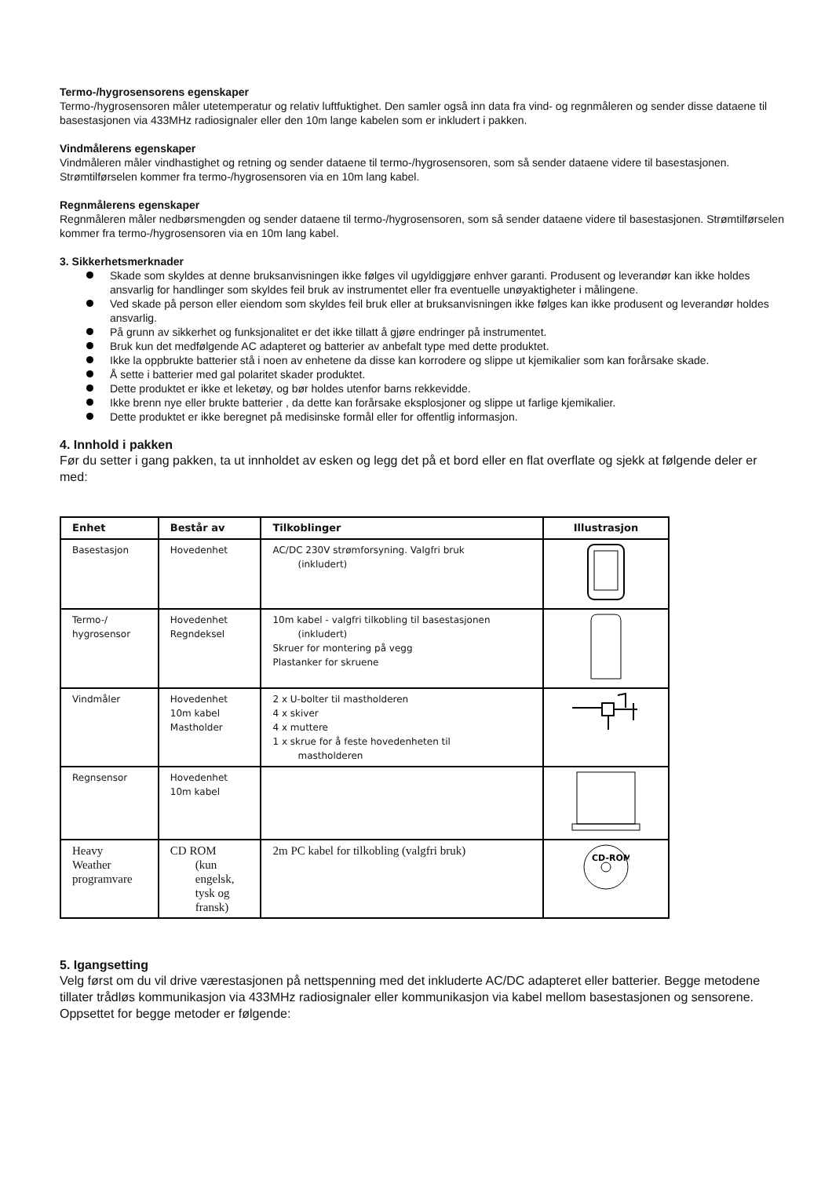Termo-/hygrosensorens egenskaper
Termo-/hygrosensoren måler utetemperatur og relativ luftfuktighet. Den samler også inn data fra vind- og regnmåleren og sender disse dataene til basestasjonen via 433MHz radiosignaler eller den 10m lange kabelen som er inkludert i pakken.
Vindmålerens egenskaper
Vindmåleren måler vindhastighet og retning og sender dataene til termo-/hygrosensoren, som så sender dataene videre til basestasjonen. Strømtilførselen kommer fra termo-/hygrosensoren via en 10m lang kabel.
Regnmålerens egenskaper
Regnmåleren måler nedbørsmengden og sender dataene til termo-/hygrosensoren, som så sender dataene videre til basestasjonen. Strømtilførselen kommer fra termo-/hygrosensoren via en 10m lang kabel.
3. Sikkerhetsmerknader
Skade som skyldes at denne bruksanvisningen ikke følges vil ugyldiggjøre enhver garanti. Produsent og leverandør kan ikke holdes ansvarlig for handlinger som skyldes feil bruk av instrumentet eller fra eventuelle unøyaktigheter i målingene.
Ved skade på person eller eiendom som skyldes feil bruk eller at bruksanvisningen ikke følges kan ikke produsent og leverandør holdes ansvarlig.
På grunn av sikkerhet og funksjonalitet er det ikke tillatt å gjøre endringer på instrumentet.
Bruk kun det medfølgende AC adapteret og batterier av anbefalt type med dette produktet.
Ikke la oppbrukte batterier stå i noen av enhetene da disse kan korrodere og slippe ut kjemikalier som kan forårsake skade.
Å sette i batterier med gal polaritet skader produktet.
Dette produktet er ikke et leketøy, og bør holdes utenfor barns rekkevidde.
Ikke brenn nye eller brukte batterier , da dette kan forårsake eksplosjoner og slippe ut farlige kjemikalier.
Dette produktet er ikke beregnet på medisinske formål eller for offentlig informasjon.
4. Innhold i pakken
Før du setter i gang pakken, ta ut innholdet av esken og legg det på et bord eller en flat overflate og sjekk at følgende deler er med:
| Enhet | Består av | Tilkoblinger | Illustrasjon |
| --- | --- | --- | --- |
| Basestasjon | Hovedenhet | AC/DC 230V strømforsyning. Valgfri bruk (inkludert) | |
| Termo-/ hygrosensor | Hovedenhet Regndeksel | 10m kabel - valgfri tilkobling til basestasjonen (inkludert) Skruer for montering på vegg Plastanker for skruene | |
| Vindmåler | Hovedenhet 10m kabel Mastholder | 2 x U-bolter til mastholderen 4 x skiver 4 x muttere 1 x skrue for å feste hovedenheten til mastholderen | |
| Regnsensor | Hovedenhet 10m kabel | | |
| Heavy Weather programvare | CD ROM (kun engelsk, tysk og fransk) | 2m PC kabel for tilkobling (valgfri bruk) | CD-ROM |
5. Igangsetting
Velg først om du vil drive værestasjonen på nettspenning med det inkluderte AC/DC adapteret eller batterier. Begge metodene tillater trådløs kommunikasjon via 433MHz radiosignaler eller kommunikasjon via kabel mellom basestasjonen og sensorene. Oppsettet for begge metoder er følgende: